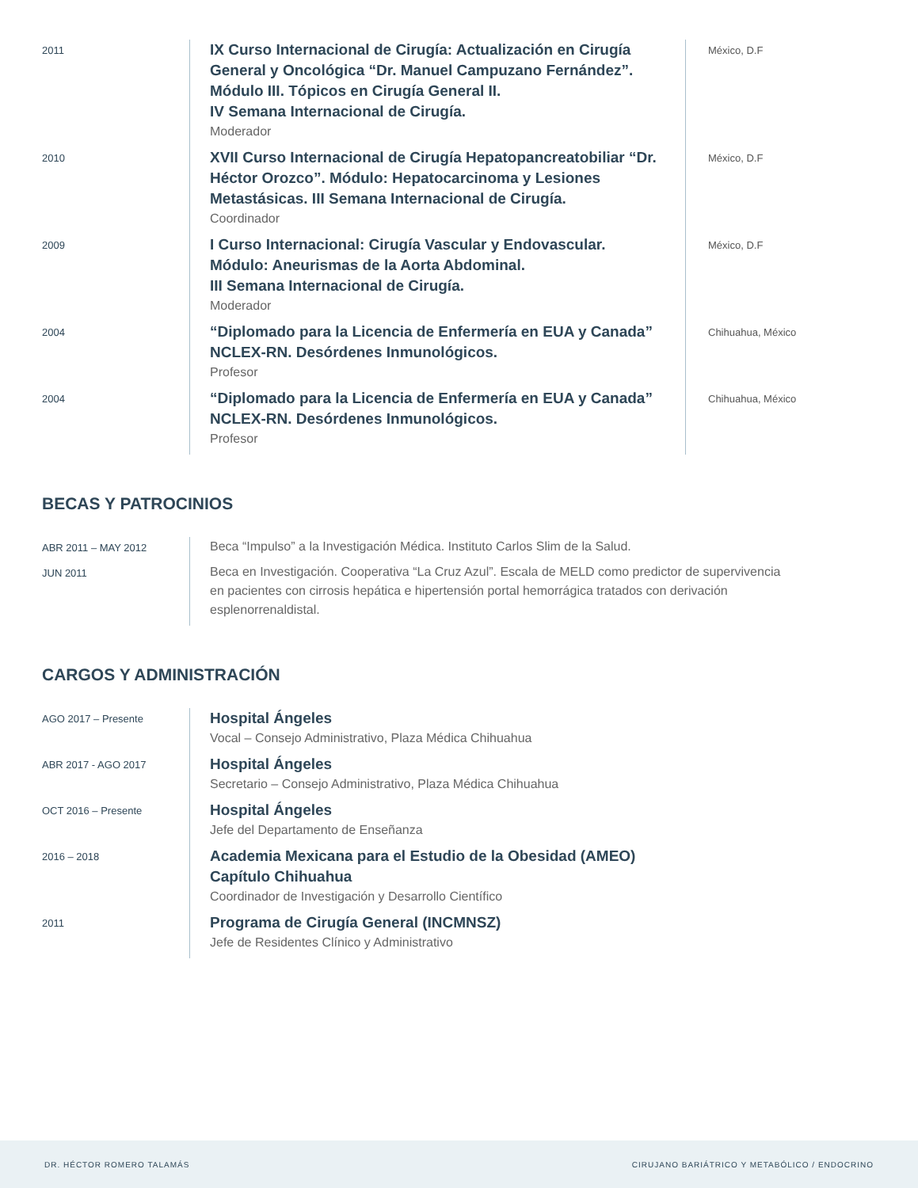2011
IX Curso Internacional de Cirugía: Actualización en Cirugía General y Oncológica “Dr. Manuel Campuzano Fernández”. Módulo III. Tópicos en Cirugía General II.
IV Semana Internacional de Cirugía.
Moderador
México, D.F
2010
XVII Curso Internacional de Cirugía Hepatopancreatobiliar “Dr. Héctor Orozco”. Módulo: Hepatocarcinoma y Lesiones Metastásicas. III Semana Internacional de Cirugía.
Coordinador
México, D.F
2009
I Curso Internacional: Cirugía Vascular y Endovascular.
Módulo: Aneurismas de la Aorta Abdominal.
III Semana Internacional de Cirugía.
Moderador
México, D.F
2004
“Diplomado para la Licencia de Enfermería en EUA y Canada” NCLEX-RN. Desórdenes Inmunológicos.
Profesor
Chihuahua, México
2004
“Diplomado para la Licencia de Enfermería en EUA y Canada” NCLEX-RN. Desórdenes Inmunológicos.
Profesor
Chihuahua, México
BECAS Y PATROCINIOS
ABR 2011 – MAY 2012
Beca “Impulso” a la Investigación Médica. Instituto Carlos Slim de la Salud.
JUN 2011
Beca en Investigación. Cooperativa “La Cruz Azul”. Escala de MELD como predictor de supervivencia en pacientes con cirrosis hepática e hipertensión portal hemorrágica tratados con derivación esplenorrenaldistal.
CARGOS Y ADMINISTRACIÓN
AGO 2017 – Presente
Hospital Ángeles
Vocal – Consejo Administrativo, Plaza Médica Chihuahua
ABR 2017 - AGO 2017
Hospital Ángeles
Secretario – Consejo Administrativo, Plaza Médica Chihuahua
OCT 2016 – Presente
Hospital Ángeles
Jefe del Departamento de Enseñanza
2016 – 2018
Academia Mexicana para el Estudio de la Obesidad (AMEO)
Capítulo Chihuahua
Coordinador de Investigación y Desarrollo Científico
2011
Programa de Cirugía General (INCMNSZ)
Jefe de Residentes Clínico y Administrativo
DR. HÉCTOR ROMERO TALAMÁS CIRUJANO BARIÁTRICO Y METABÓLICO / ENDOCRINO